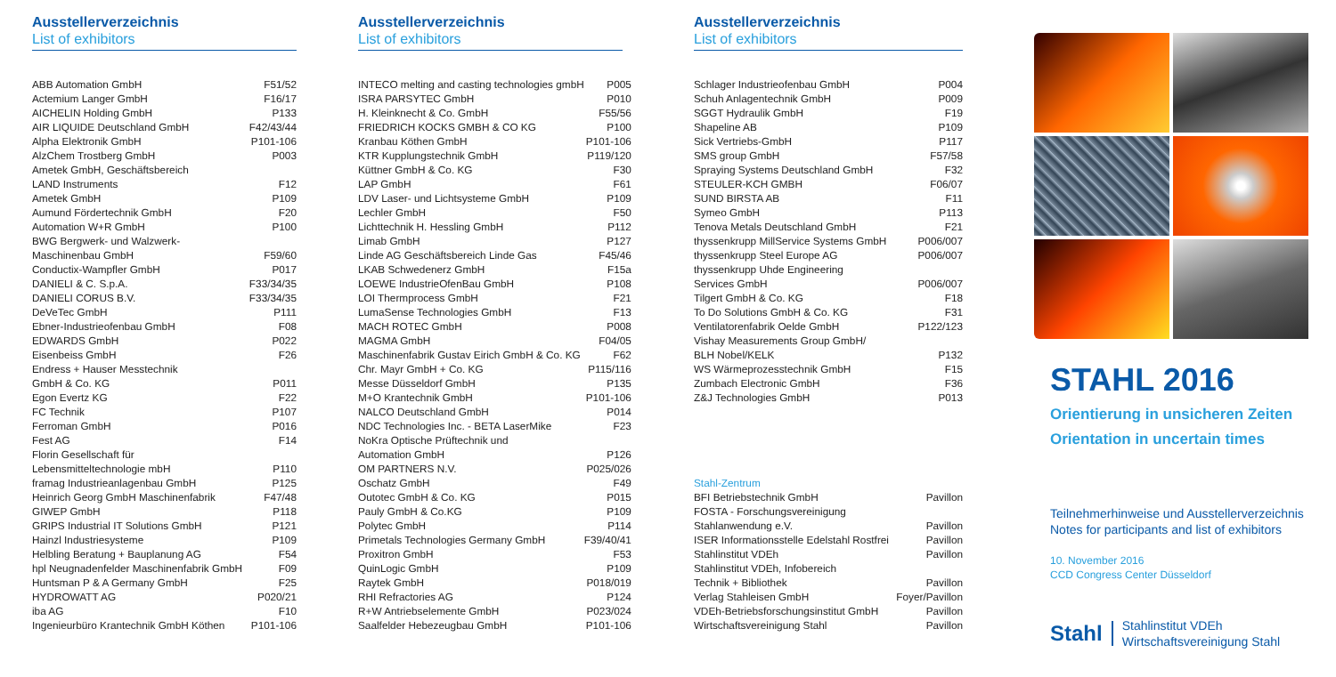Ausstellerverzeichnis
List of exhibitors
| ABB Automation GmbH | F51/52 |
| Actemium Langer GmbH | F16/17 |
| AICHELIN Holding GmbH | P133 |
| AIR LIQUIDE Deutschland GmbH | F42/43/44 |
| Alpha Elektronik GmbH | P101-106 |
| AlzChem Trostberg GmbH | P003 |
| Ametek GmbH, Geschäftsbereich | |
| LAND Instruments | F12 |
| Ametek GmbH | P109 |
| Aumund Fördertechnik GmbH | F20 |
| Automation W+R GmbH | P100 |
| BWG Bergwerk- und Walzwerk- | |
| Maschinenbau GmbH | F59/60 |
| Conductix-Wampfler GmbH | P017 |
| DANIELI & C. S.p.A. | F33/34/35 |
| DANIELI CORUS B.V. | F33/34/35 |
| DeVeTec GmbH | P111 |
| Ebner-Industrieofenbau GmbH | F08 |
| EDWARDS GmbH | P022 |
| Eisenbeiss GmbH | F26 |
| Endress + Hauser Messtechnik | |
| GmbH & Co. KG | P011 |
| Egon Evertz KG | F22 |
| FC Technik | P107 |
| Ferroman GmbH | P016 |
| Fest AG | F14 |
| Florin Gesellschaft für | |
| Lebensmitteltechnologie mbH | P110 |
| framag Industrieanlagenbau GmbH | P125 |
| Heinrich Georg GmbH Maschinenfabrik | F47/48 |
| GIWEP GmbH | P118 |
| GRIPS Industrial IT Solutions GmbH | P121 |
| Hainzl Industriesysteme | P109 |
| Helbling Beratung + Bauplanung AG | F54 |
| hpl Neugnadenfelder Maschinenfabrik GmbH | F09 |
| Huntsman P & A Germany GmbH | F25 |
| HYDROWATT AG | P020/21 |
| iba AG | F10 |
| Ingenieurbüro Krantechnik GmbH Köthen | P101-106 |
Ausstellerverzeichnis
List of exhibitors
| INTECO melting and casting technologies gmbH | P005 |
| ISRA PARSYTEC GmbH | P010 |
| H. Kleinknecht & Co. GmbH | F55/56 |
| FRIEDRICH KOCKS GMBH & CO KG | P100 |
| Kranbau Köthen GmbH | P101-106 |
| KTR Kupplungstechnik GmbH | P119/120 |
| Küttner GmbH & Co. KG | F30 |
| LAP GmbH | F61 |
| LDV Laser- und Lichtsysteme GmbH | P109 |
| Lechler GmbH | F50 |
| Lichttechnik H. Hessling GmbH | P112 |
| Limab GmbH | P127 |
| Linde AG Geschäftsbereich Linde Gas | F45/46 |
| LKAB Schwedenerz GmbH | F15a |
| LOEWE IndustrieOfenBau GmbH | P108 |
| LOI Thermprocess GmbH | F21 |
| LumaSense Technologies GmbH | F13 |
| MACH ROTEC GmbH | P008 |
| MAGMA GmbH | F04/05 |
| Maschinenfabrik Gustav Eirich GmbH & Co. KG | F62 |
| Chr. Mayr GmbH + Co. KG | P115/116 |
| Messe Düsseldorf GmbH | P135 |
| M+O Krantechnik GmbH | P101-106 |
| NALCO Deutschland GmbH | P014 |
| NDC Technologies Inc. - BETA LaserMike | F23 |
| NoKra Optische Prüftechnik und | |
| Automation GmbH | P126 |
| OM PARTNERS N.V. | P025/026 |
| Oschatz GmbH | F49 |
| Outotec GmbH & Co. KG | P015 |
| Pauly GmbH & Co.KG | P109 |
| Polytec GmbH | P114 |
| Primetals Technologies Germany GmbH | F39/40/41 |
| Proxitron GmbH | F53 |
| QuinLogic GmbH | P109 |
| Raytek GmbH | P018/019 |
| RHI Refractories AG | P124 |
| R+W Antriebselemente GmbH | P023/024 |
| Saalfelder Hebezeugbau GmbH | P101-106 |
Ausstellerverzeichnis
List of exhibitors
| Schlager Industrieofenbau GmbH | P004 |
| Schuh Anlagentechnik GmbH | P009 |
| SGGT Hydraulik GmbH | F19 |
| Shapeline AB | P109 |
| Sick Vertriebs-GmbH | P117 |
| SMS group GmbH | F57/58 |
| Spraying Systems Deutschland GmbH | F32 |
| STEULER-KCH GMBH | F06/07 |
| SUND BIRSTA AB | F11 |
| Symeo GmbH | P113 |
| Tenova Metals Deutschland GmbH | F21 |
| thyssenkrupp MillService Systems GmbH | P006/007 |
| thyssenkrupp Steel Europe AG | P006/007 |
| thyssenkrupp Uhde Engineering | |
| Services GmbH | P006/007 |
| Tilgert GmbH & Co. KG | F18 |
| To Do Solutions GmbH & Co. KG | F31 |
| Ventilatorenfabrik Oelde GmbH | P122/123 |
| Vishay Measurements Group GmbH/ | |
| BLH Nobel/KELK | P132 |
| WS Wärmeprozesstechnik GmbH | F15 |
| Zumbach Electronic GmbH | F36 |
| Z&J Technologies GmbH | P013 |
| Stahl-Zentrum | |
| BFI Betriebstechnik GmbH | Pavillon |
| FOSTA - Forschungsvereinigung | |
| Stahlanwendung e.V. | Pavillon |
| ISER Informationsstelle Edelstahl Rostfrei | Pavillon |
| Stahlinstitut VDEh | Pavillon |
| Stahlinstitut VDEh, Infobereich | |
| Technik + Bibliothek | Pavillon |
| Verlag Stahleisen GmbH | Foyer/Pavillon |
| VDEh-Betriebsforschungsinstitut GmbH | Pavillon |
| Wirtschaftsvereinigung Stahl | Pavillon |
STAHL 2016
Orientierung in unsicheren Zeiten
Orientation in uncertain times
Teilnehmerhinweise und Ausstellerverzeichnis
Notes for participants and list of exhibitors
10. November 2016
CCD Congress Center Düsseldorf
Stahl Stahlinstitut VDEh
Wirtschaftsvereinigung Stahl